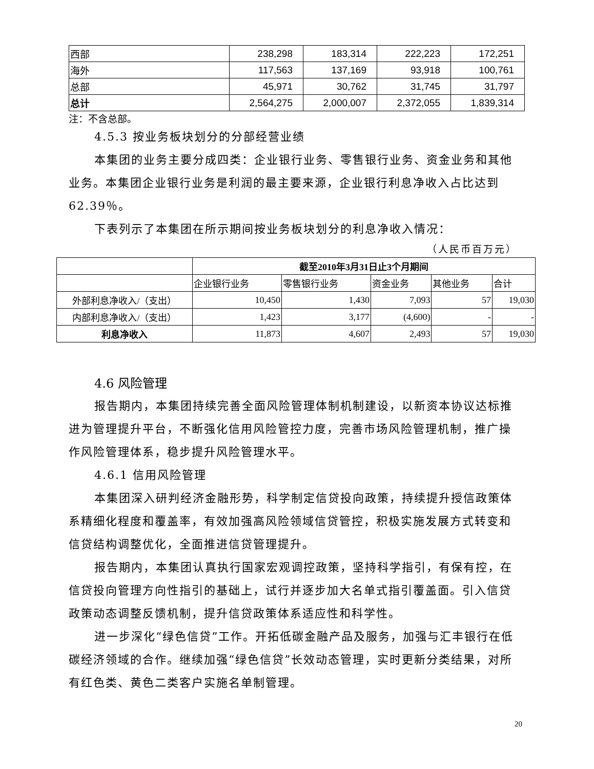| 西部 | 238,298 | 183,314 | 222,223 | 172,251 |
| 海外 | 117,563 | 137,169 | 93,918 | 100,761 |
| 总部 | 45,971 | 30,762 | 31,745 | 31,797 |
| 总计 | 2,564,275 | 2,000,007 | 2,372,055 | 1,839,314 |
注：不含总部。
4.5.3 按业务板块划分的分部经营业绩
本集团的业务主要分成四类：企业银行业务、零售银行业务、资金业务和其他业务。本集团企业银行业务是利润的最主要来源，企业银行利息净收入占比达到 62.39％。
下表列示了本集团在所示期间按业务板块划分的利息净收入情况：
（人民币百万元）
| | 截至2010年3月31日止3个月期间 | | | | |
| | 企业银行业务 | 零售银行业务 | 资金业务 | 其他业务 | 合计 |
| 外部利息净收入/（支出） | 10,450 | 1,430 | 7,093 | 57 | 19,030 |
| 内部利息净收入/（支出） | 1,423 | 3,177 | (4,600) | - | - |
| 利息净收入 | 11,873 | 4,607 | 2,493 | 57 | 19,030 |
4.6 风险管理
报告期内，本集团持续完善全面风险管理体制机制建设，以新资本协议达标推进为管理提升平台，不断强化信用风险管控力度，完善市场风险管理机制，推广操作风险管理体系，稳步提升风险管理水平。
4.6.1 信用风险管理
本集团深入研判经济金融形势，科学制定信贷投向政策，持续提升授信政策体系精细化程度和覆盖率，有效加强高风险领域信贷管控，积极实施发展方式转变和信贷结构调整优化，全面推进信贷管理提升。
报告期内，本集团认真执行国家宏观调控政策，坚持科学指引，有保有控，在信贷投向管理方向性指引的基础上，试行并逐步加大名单式指引覆盖面。引入信贷政策动态调整反馈机制，提升信贷政策体系适应性和科学性。
进一步深化“绿色信贷”工作。开拓低碳金融产品及服务，加强与汇丰银行在低碳经济领域的合作。继续加强“绿色信贷”长效动态管理，实时更新分类结果，对所有红色类、黄色二类客户实施名单制管理。
20